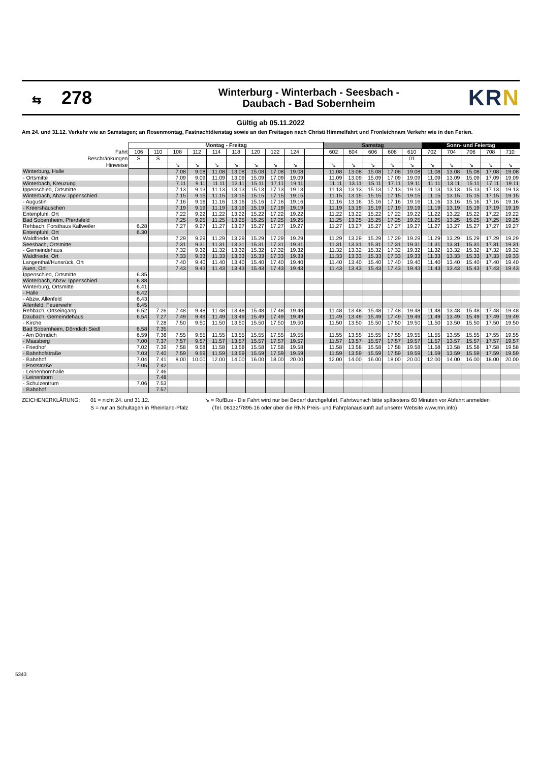⇆ 278
Winterburg - Winterbach - Seesbach -
Daubach - Bad Sobernheim
KRN
Gültig ab 05.11.2022
Am 24. und 31.12. Verkehr wie an Samstagen; an Rosenmontag, Fastnachtdienstag sowie an den Freitagen nach Christi Himmelfahrt und Fronleichnam Verkehr wie in den Ferien.
| | Montag - Freitag | | | | | | | | | | Samstag | | | | | Sonn- und Feiertag | | | | |
| --- | --- | --- | --- | --- | --- | --- | --- | --- | --- | --- | --- | --- | --- | --- | --- | --- | --- | --- | --- | --- |
| Fahrt | 106 | 110 | 108 | 112 | 114 | 118 | 120 | 122 | 124 | | 602 | 604 | 606 | 608 | 610 | 702 | 704 | 706 | 708 | 710 |
| Beschränkungen | S | S | | | | | | | | | | | | | 01 | | | | | |
| Hinweise | | | ↘ | ↘ | ↘ | ↘ | ↘ | ↘ | ↘ | | ↘ | ↘ | ↘ | ↘ | ↘ | ↘ | ↘ | ↘ | ↘ | ↘ |
| Winterburg, Halle | | | 7.08 | 9.08 | 11.08 | 13.08 | 15.08 | 17.08 | 19.08 | | 11.08 | 13.08 | 15.08 | 17.08 | 19.08 | 11.08 | 13.08 | 15.08 | 17.08 | 19.08 |
| - Ortsmitte | | | 7.09 | 9.09 | 11.09 | 13.09 | 15.09 | 17.09 | 19.09 | | 11.09 | 13.09 | 15.09 | 17.09 | 19.09 | 11.09 | 13.09 | 15.09 | 17.09 | 19.09 |
| Winterbach, Kreuzung | | | 7.11 | 9.11 | 11.11 | 13.11 | 15.11 | 17.11 | 19.11 | | 11.11 | 13.11 | 15.11 | 17.11 | 19.11 | 11.11 | 13.11 | 15.11 | 17.11 | 19.11 |
| Ippenschied, Ortsmitte | | | 7.13 | 9.13 | 11.13 | 13.13 | 15.13 | 17.13 | 19.13 | | 11.13 | 13.13 | 15.13 | 17.13 | 19.13 | 11.13 | 13.13 | 15.13 | 17.13 | 19.13 |
| Winterbach, Abzw. Ippenschied | | | 7.15 | 9.15 | 11.15 | 13.15 | 15.15 | 17.15 | 19.15 | | 11.15 | 13.15 | 15.15 | 17.15 | 19.15 | 11.15 | 13.15 | 15.15 | 17.15 | 19.15 |
| - Augustin | | | 7.16 | 9.16 | 11.16 | 13.16 | 15.16 | 17.16 | 19.16 | | 11.16 | 13.16 | 15.16 | 17.16 | 19.16 | 11.16 | 13.16 | 15.16 | 17.16 | 19.16 |
| - Kreershäuschen | | | 7.19 | 9.19 | 11.19 | 13.19 | 15.19 | 17.19 | 19.19 | | 11.19 | 13.19 | 15.19 | 17.19 | 19.19 | 11.19 | 13.19 | 15.19 | 17.19 | 19.19 |
| Entenpfuhl, Ort | | | 7.22 | 9.22 | 11.22 | 13.22 | 15.22 | 17.22 | 19.22 | | 11.22 | 13.22 | 15.22 | 17.22 | 19.22 | 11.22 | 13.22 | 15.22 | 17.22 | 19.22 |
| Bad Sobernheim, Pferdsfeld | | | 7.25 | 9.25 | 11.25 | 13.25 | 15.25 | 17.25 | 19.25 | | 11.25 | 13.25 | 15.25 | 17.25 | 19.25 | 11.25 | 13.25 | 15.25 | 17.25 | 19.25 |
| Rehbach, Forsthaus Kallweiler | 6.28 | | 7.27 | 9.27 | 11.27 | 13.27 | 15.27 | 17.27 | 19.27 | | 11.27 | 13.27 | 15.27 | 17.27 | 19.27 | 11.27 | 13.27 | 15.27 | 17.27 | 19.27 |
| Entenpfuhl, Ort | 6.30 | | | | | | | | | | | | | | | | | | | |
| Waldfriede, Ort | | | 7.29 | 9.29 | 11.29 | 13.29 | 15.29 | 17.29 | 19.29 | | 11.29 | 13.29 | 15.29 | 17.29 | 19.29 | 11.29 | 13.29 | 15.29 | 17.29 | 19.29 |
| Seesbach, Ortsmitte | | | 7.31 | 9.31 | 11.31 | 13.31 | 15.31 | 17.31 | 19.31 | | 11.31 | 13.31 | 15.31 | 17.31 | 19.31 | 11.31 | 13.31 | 15.31 | 17.31 | 19.31 |
| - Gemeindehaus | | | 7.32 | 9.32 | 11.32 | 13.32 | 15.32 | 17.32 | 19.32 | | 11.32 | 13.32 | 15.32 | 17.32 | 19.32 | 11.32 | 13.32 | 15.32 | 17.32 | 19.32 |
| Waldfriede, Ort | | | 7.33 | 9.33 | 11.33 | 13.33 | 15.33 | 17.33 | 19.33 | | 11.33 | 13.33 | 15.33 | 17.33 | 19.33 | 11.33 | 13.33 | 15.33 | 17.33 | 19.33 |
| Langenthal/Hunsrück, Ort | | | 7.40 | 9.40 | 11.40 | 13.40 | 15.40 | 17.40 | 19.40 | | 11.40 | 13.40 | 15.40 | 17.40 | 19.40 | 11.40 | 13.40 | 15.40 | 17.40 | 19.40 |
| Auen, Ort | | | 7.43 | 9.43 | 11.43 | 13.43 | 15.43 | 17.43 | 19.43 | | 11.43 | 13.43 | 15.43 | 17.43 | 19.43 | 11.43 | 13.43 | 15.43 | 17.43 | 19.43 |
| Ippenschied, Ortsmitte | 6.35 | | | | | | | | | | | | | | | | | | | |
| Winterbach, Abzw. Ippenschied | 6.38 | | | | | | | | | | | | | | | | | | | |
| Winterburg, Ortsmitte | 6.41 | | | | | | | | | | | | | | | | | | | |
| - Halle | 6.42 | | | | | | | | | | | | | | | | | | | |
| - Abzw. Allenfeld | 6.43 | | | | | | | | | | | | | | | | | | | |
| Allenfeld, Feuerwehr | 6.45 | | | | | | | | | | | | | | | | | | | |
| Rehbach, Ortseingang | 6.52 | 7.26 | 7.48 | 9.48 | 11.48 | 13.48 | 15.48 | 17.48 | 19.48 | | 11.48 | 13.48 | 15.48 | 17.48 | 19.48 | 11.48 | 13.48 | 15.48 | 17.48 | 19.48 |
| Daubach, Gemeindehaus | 6.54 | 7.27 | 7.49 | 9.49 | 11.49 | 13.49 | 15.49 | 17.49 | 19.49 | | 11.49 | 13.49 | 15.49 | 17.49 | 19.49 | 11.49 | 13.49 | 15.49 | 17.49 | 19.49 |
| - Kirche | | 7.28 | 7.50 | 9.50 | 11.50 | 13.50 | 15.50 | 17.50 | 19.50 | | 11.50 | 13.50 | 15.50 | 17.50 | 19.50 | 11.50 | 13.50 | 15.50 | 17.50 | 19.50 |
| Bad Sobernheim, Dörndich Siedl | 6.58 | 7.35 | | | | | | | | | | | | | | | | | | |
| - Am Dörndich | 6.59 | 7.36 | 7.55 | 9.55 | 11.55 | 13.55 | 15.55 | 17.55 | 19.55 | | 11.55 | 13.55 | 15.55 | 17.55 | 19.55 | 11.55 | 13.55 | 15.55 | 17.55 | 19.55 |
| - Maasberg | 7.00 | 7.37 | 7.57 | 9.57 | 11.57 | 13.57 | 15.57 | 17.57 | 19.57 | | 11.57 | 13.57 | 15.57 | 17.57 | 19.57 | 11.57 | 13.57 | 15.57 | 17.57 | 19.57 |
| - Friedhof | 7.02 | 7.39 | 7.58 | 9.58 | 11.58 | 13.58 | 15.58 | 17.58 | 19.58 | | 11.58 | 13.58 | 15.58 | 17.58 | 19.58 | 11.58 | 13.58 | 15.58 | 17.58 | 19.58 |
| - Bahnhofstraße | 7.03 | 7.40 | 7.59 | 9.59 | 11.59 | 13.59 | 15.59 | 17.59 | 19.59 | | 11.59 | 13.59 | 15.59 | 17.59 | 19.59 | 11.59 | 13.59 | 15.59 | 17.59 | 19.59 |
| - Bahnhof | 7.04 | 7.41 | 8.00 | 10.00 | 12.00 | 14.00 | 16.00 | 18.00 | 20.00 | | 12.00 | 14.00 | 16.00 | 18.00 | 20.00 | 12.00 | 14.00 | 16.00 | 18.00 | 20.00 |
| - Poststraße | 7.05 | 7.42 | | | | | | | | | | | | | | | | | | |
| - Leinenbornhalle | | 7.46 | | | | | | | | | | | | | | | | | | |
| - Leinenborn | | 7.48 | | | | | | | | | | | | | | | | | | |
| - Schulzentrum | 7.06 | 7.53 | | | | | | | | | | | | | | | | | | |
| - Bahnhof | | 7.57 | | | | | | | | | | | | | | | | | | |
ZEICHENERKLÄRUNG: 01 = nicht 24. und 31.12.
S = nur an Schultagen in Rheinland-Pfalz
↘ = RufBus - Die Fahrt wird nur bei Bedarf durchgeführt. Fahrtwunsch bitte spätestens 60 Minuten vor Abfahrt anmelden
(Tel. 06132/7896-16 oder über die RNN Preis- und Fahrplanauskunft auf unserer Website www.rnn.info)
5343